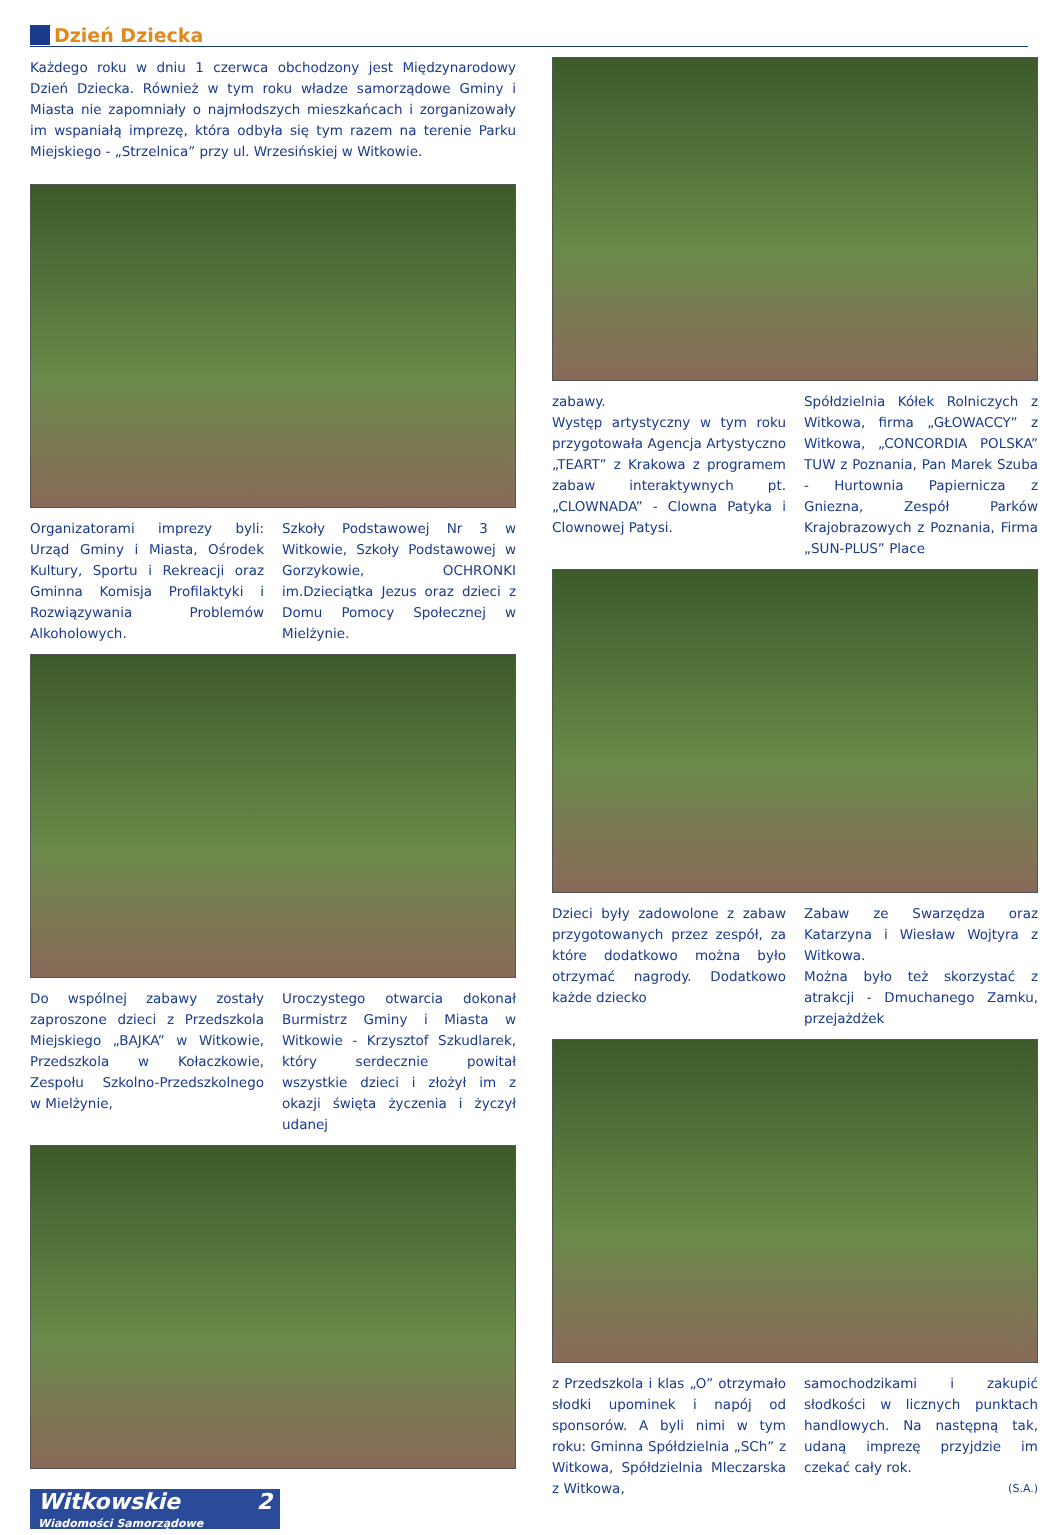Dzień Dziecka
Każdego roku w dniu 1 czerwca obchodzony jest Międzynarodowy Dzień Dziecka. Również w tym roku władze samorządowe Gminy i Miasta nie zapomniały o najmłodszych mieszkańcach i zorganizowały im wspaniałą imprezę, która odbyła się tym razem na terenie Parku Miejskiego - „Strzelnica” przy ul. Wrzesińskiej w Witkowie.
Organizatorami imprezy byli: Urząd Gminy i Miasta, Ośrodek Kultury, Sportu i Rekreacji oraz Gminna Komisja Profilaktyki i Rozwiązywania Problemów Alkoholowych.
Szkoły Podstawowej Nr 3 w Witkowie, Szkoły Podstawowej w Gorzykowie, OCHRONKI im.Dzieciątka Jezus oraz dzieci z Domu Pomocy Społecznej w Mielżynie.
Do wspólnej zabawy zostały zaproszone dzieci z Przedszkola Miejskiego „BAJKA” w Witkowie, Przedszkola w Kołaczkowie, Zespołu Szkolno-Przedszkolnego w Mielżynie,
Uroczystego otwarcia dokonał Burmistrz Gminy i Miasta w Witkowie - Krzysztof Szkudlarek, który serdecznie powitał wszystkie dzieci i złożył im z okazji święta życzenia i życzył udanej
Witkowskie 2
Wiadomości Samorządowe
zabawy.
Występ artystyczny w tym roku przygotowała Agencja Artystyczno „TEART” z Krakowa z programem zabaw interaktywnych pt. „CLOWNADA” - Clowna Patyka i Clownowej Patysi.
Spółdzielnia Kółek Rolniczych z Witkowa, firma „GŁOWACCY” z Witkowa, „CONCORDIA POLSKA” TUW z Poznania, Pan Marek Szuba - Hurtownia Papiernicza z Gniezna, Zespół Parków Krajobrazowych z Poznania, Firma „SUN-PLUS” Place
Dzieci były zadowolone z zabaw przygotowanych przez zespół, za które dodatkowo można było otrzymać nagrody. Dodatkowo każde dziecko
Zabaw ze Swarzędza oraz Katarzyna i Wiesław Wojtyra z Witkowa.
Można było też skorzystać z atrakcji - Dmuchanego Zamku, przejażdżek
z Przedszkola i klas „O” otrzymało słodki upominek i napój od sponsorów. A byli nimi w tym roku: Gminna Spółdzielnia „SCh” z Witkowa, Spółdzielnia Mleczarska z Witkowa,
samochodzikami i zakupić słodkości w licznych punktach handlowych. Na następną tak, udaną imprezę przyjdzie im czekać cały rok.
(S.A.)